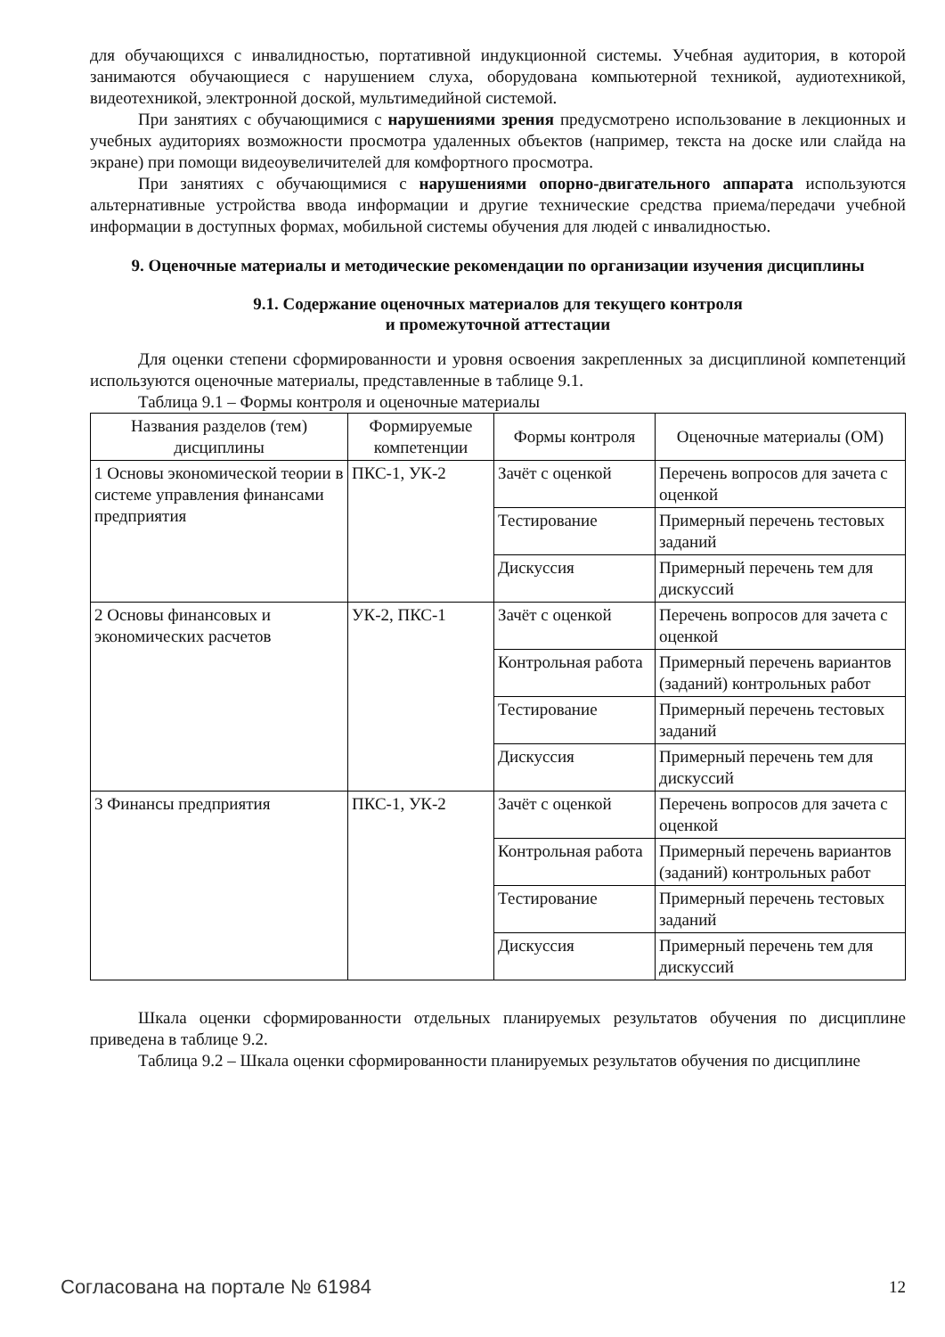для обучающихся с инвалидностью, портативной индукционной системы. Учебная аудитория, в которой занимаются обучающиеся с нарушением слуха, оборудована компьютерной техникой, аудиотехникой, видеотехникой, электронной доской, мультимедийной системой.
При занятиях с обучающимися с нарушениями зрения предусмотрено использование в лекционных и учебных аудиториях возможности просмотра удаленных объектов (например, текста на доске или слайда на экране) при помощи видеоувеличителей для комфортного просмотра.
При занятиях с обучающимися с нарушениями опорно-двигательного аппарата используются альтернативные устройства ввода информации и другие технические средства приема/передачи учебной информации в доступных формах, мобильной системы обучения для людей с инвалидностью.
9. Оценочные материалы и методические рекомендации по организации изучения дисциплины
9.1. Содержание оценочных материалов для текущего контроля
и промежуточной аттестации
Для оценки степени сформированности и уровня освоения закрепленных за дисциплиной компетенций используются оценочные материалы, представленные в таблице 9.1.
Таблица 9.1 – Формы контроля и оценочные материалы
| Названия разделов (тем) дисциплины | Формируемые компетенции | Формы контроля | Оценочные материалы (ОМ) |
| --- | --- | --- | --- |
| 1 Основы экономической теории в системе управления финансами предприятия | ПКС-1, УК-2 | Зачёт с оценкой | Перечень вопросов для зачета с оценкой |
| | | Тестирование | Примерный перечень тестовых заданий |
| | | Дискуссия | Примерный перечень тем для дискуссий |
| 2 Основы финансовых и экономических расчетов | УК-2, ПКС-1 | Зачёт с оценкой | Перечень вопросов для зачета с оценкой |
| | | Контрольная работа | Примерный перечень вариантов (заданий) контрольных работ |
| | | Тестирование | Примерный перечень тестовых заданий |
| | | Дискуссия | Примерный перечень тем для дискуссий |
| 3 Финансы предприятия | ПКС-1, УК-2 | Зачёт с оценкой | Перечень вопросов для зачета с оценкой |
| | | Контрольная работа | Примерный перечень вариантов (заданий) контрольных работ |
| | | Тестирование | Примерный перечень тестовых заданий |
| | | Дискуссия | Примерный перечень тем для дискуссий |
Шкала оценки сформированности отдельных планируемых результатов обучения по дисциплине приведена в таблице 9.2.
Таблица 9.2 – Шкала оценки сформированности планируемых результатов обучения по дисциплине
Согласована на портале № 61984 12